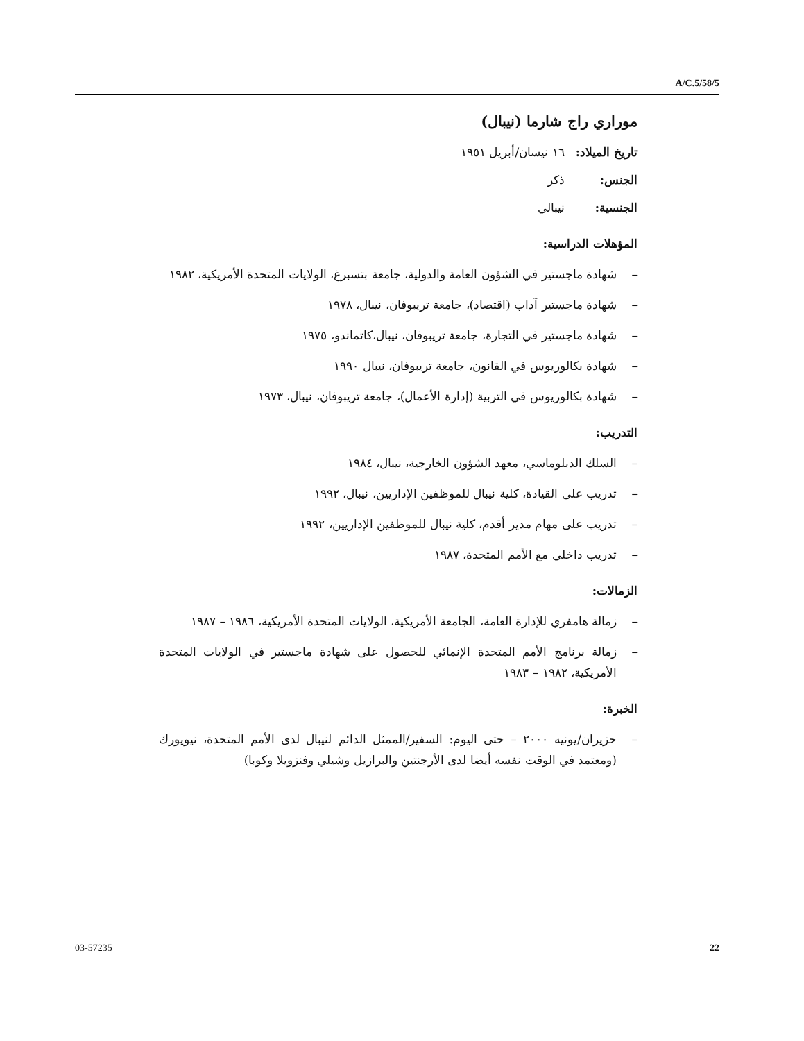A/C.5/58/5
موراري راج شارما (نيبال)
تاريخ الميلاد: ١٦ نيسان/أبريل ١٩٥١
الجنس: ذكر
الجنسية: نيبالي
المؤهلات الدراسية:
– شهادة ماجستير في الشؤون العامة والدولية، جامعة بتسبرغ، الولايات المتحدة الأمريكية، ١٩٨٢
– شهادة ماجستير آداب (اقتصاد)، جامعة تريبوفان، نيبال، ١٩٧٨
– شهادة ماجستير في التجارة، جامعة تريبوفان، نيبال،كاتماندو، ١٩٧٥
– شهادة بكالوريوس في القانون، جامعة تريبوفان، نيبال ١٩٩٠
– شهادة بكالوريوس في التربية (إدارة الأعمال)، جامعة تريبوفان، نيبال، ١٩٧٣
التدريب:
– السلك الدبلوماسي، معهد الشؤون الخارجية، نيبال، ١٩٨٤
– تدريب على القيادة، كلية نيبال للموظفين الإداريين، نيبال، ١٩٩٢
– تدريب على مهام مدير أقدم، كلية نيبال للموظفين الإداريين، ١٩٩٢
– تدريب داخلي مع الأمم المتحدة، ١٩٨٧
الزمالات:
– زمالة هامفري للإدارة العامة، الجامعة الأمريكية، الولايات المتحدة الأمريكية، ١٩٨٦ – ١٩٨٧
– زمالة برنامج الأمم المتحدة الإنمائي للحصول على شهادة ماجستير في الولايات المتحدة الأمريكية، ١٩٨٢ – ١٩٨٣
الخبرة:
– حزيران/يونيه ٢٠٠٠ – حتى اليوم: السفير/الممثل الدائم لنيبال لدى الأمم المتحدة، نيويورك (ومعتمد في الوقت نفسه أيضا لدى الأرجنتين والبرازيل وشيلي وفنزويلا وكوبا)
03-57235 22